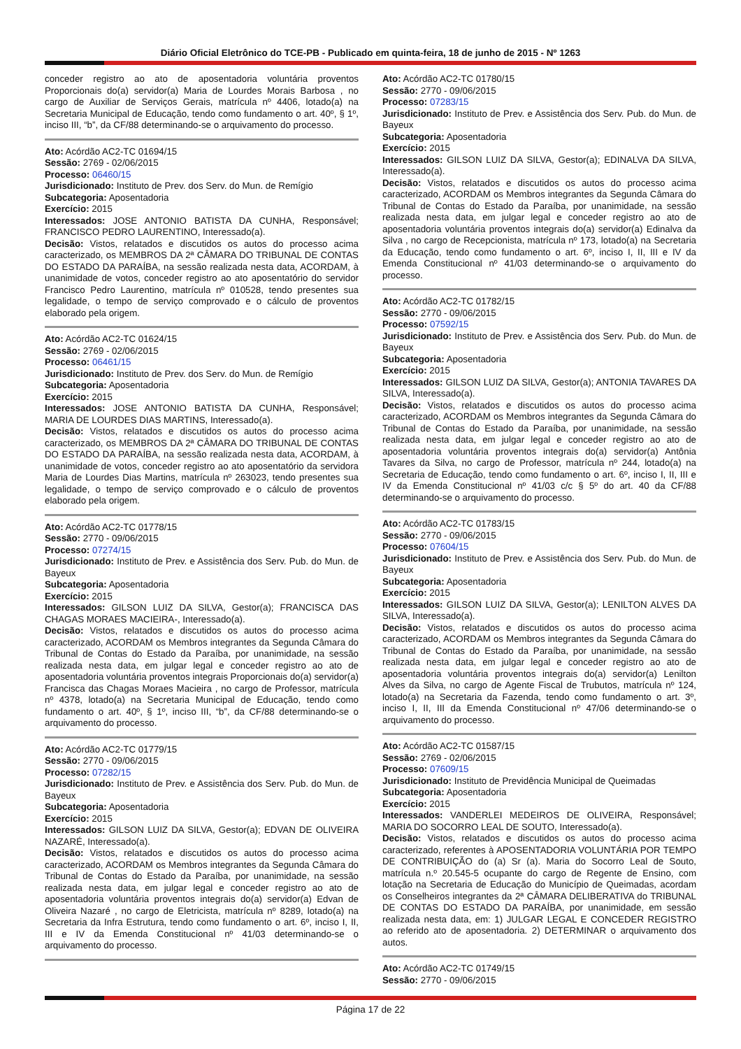Diário Oficial Eletrônico do TCE-PB - Publicado em quinta-feira, 18 de junho de 2015 - Nº 1263
conceder registro ao ato de aposentadoria voluntária proventos Proporcionais do(a) servidor(a) Maria de Lourdes Morais Barbosa , no cargo de Auxiliar de Serviços Gerais, matrícula nº 4406, lotado(a) na Secretaria Municipal de Educação, tendo como fundamento o art. 40º, § 1º, inciso III, “b”, da CF/88 determinando-se o arquivamento do processo.
Ato: Acórdão AC2-TC 01694/15
Sessão: 2769 - 02/06/2015
Processo: 06460/15
Jurisdicionado: Instituto de Prev. dos Serv. do Mun. de Remígio
Subcategoria: Aposentadoria
Exercício: 2015
Interessados: JOSE ANTONIO BATISTA DA CUNHA, Responsável; FRANCISCO PEDRO LAURENTINO, Interessado(a).
Decisão: Vistos, relatados e discutidos os autos do processo acima caracterizado, os MEMBROS DA 2ª CÂMARA DO TRIBUNAL DE CONTAS DO ESTADO DA PARAÍBA, na sessão realizada nesta data, ACORDAM, à unanimidade de votos, conceder registro ao ato aposentatório do servidor Francisco Pedro Laurentino, matrícula nº 010528, tendo presentes sua legalidade, o tempo de serviço comprovado e o cálculo de proventos elaborado pela origem.
Ato: Acórdão AC2-TC 01624/15
Sessão: 2769 - 02/06/2015
Processo: 06461/15
Jurisdicionado: Instituto de Prev. dos Serv. do Mun. de Remígio
Subcategoria: Aposentadoria
Exercício: 2015
Interessados: JOSE ANTONIO BATISTA DA CUNHA, Responsável; MARIA DE LOURDES DIAS MARTINS, Interessado(a).
Decisão: Vistos, relatados e discutidos os autos do processo acima caracterizado, os MEMBROS DA 2ª CÂMARA DO TRIBUNAL DE CONTAS DO ESTADO DA PARAÍBA, na sessão realizada nesta data, ACORDAM, à unanimidade de votos, conceder registro ao ato aposentatório da servidora Maria de Lourdes Dias Martins, matrícula nº 263023, tendo presentes sua legalidade, o tempo de serviço comprovado e o cálculo de proventos elaborado pela origem.
Ato: Acórdão AC2-TC 01778/15
Sessão: 2770 - 09/06/2015
Processo: 07274/15
Jurisdicionado: Instituto de Prev. e Assistência dos Serv. Pub. do Mun. de Bayeux
Subcategoria: Aposentadoria
Exercício: 2015
Interessados: GILSON LUIZ DA SILVA, Gestor(a); FRANCISCA DAS CHAGAS MORAES MACIEIRA-, Interessado(a).
Decisão: Vistos, relatados e discutidos os autos do processo acima caracterizado, ACORDAM os Membros integrantes da Segunda Câmara do Tribunal de Contas do Estado da Paraíba, por unanimidade, na sessão realizada nesta data, em julgar legal e conceder registro ao ato de aposentadoria voluntária proventos integrais Proporcionais do(a) servidor(a) Francisca das Chagas Moraes Macieira , no cargo de Professor, matrícula nº 4378, lotado(a) na Secretaria Municipal de Educação, tendo como fundamento o art. 40º, § 1º, inciso III, “b”, da CF/88 determinando-se o arquivamento do processo.
Ato: Acórdão AC2-TC 01779/15
Sessão: 2770 - 09/06/2015
Processo: 07282/15
Jurisdicionado: Instituto de Prev. e Assistência dos Serv. Pub. do Mun. de Bayeux
Subcategoria: Aposentadoria
Exercício: 2015
Interessados: GILSON LUIZ DA SILVA, Gestor(a); EDVAN DE OLIVEIRA NAZARÉ, Interessado(a).
Decisão: Vistos, relatados e discutidos os autos do processo acima caracterizado, ACORDAM os Membros integrantes da Segunda Câmara do Tribunal de Contas do Estado da Paraíba, por unanimidade, na sessão realizada nesta data, em julgar legal e conceder registro ao ato de aposentadoria voluntária proventos integrais do(a) servidor(a) Edvan de Oliveira Nazaré , no cargo de Eletricista, matrícula nº 8289, lotado(a) na Secretaria da Infra Estrutura, tendo como fundamento o art. 6º, inciso I, II, III e IV da Emenda Constitucional nº 41/03 determinando-se o arquivamento do processo.
Ato: Acórdão AC2-TC 01780/15
Sessão: 2770 - 09/06/2015
Processo: 07283/15
Jurisdicionado: Instituto de Prev. e Assistência dos Serv. Pub. do Mun. de Bayeux
Subcategoria: Aposentadoria
Exercício: 2015
Interessados: GILSON LUIZ DA SILVA, Gestor(a); EDINALVA DA SILVA, Interessado(a).
Decisão: Vistos, relatados e discutidos os autos do processo acima caracterizado, ACORDAM os Membros integrantes da Segunda Câmara do Tribunal de Contas do Estado da Paraíba, por unanimidade, na sessão realizada nesta data, em julgar legal e conceder registro ao ato de aposentadoria voluntária proventos integrais do(a) servidor(a) Edinalva da Silva , no cargo de Recepcionista, matrícula nº 173, lotado(a) na Secretaria da Educação, tendo como fundamento o art. 6º, inciso I, II, III e IV da Emenda Constitucional nº 41/03 determinando-se o arquivamento do processo.
Ato: Acórdão AC2-TC 01782/15
Sessão: 2770 - 09/06/2015
Processo: 07592/15
Jurisdicionado: Instituto de Prev. e Assistência dos Serv. Pub. do Mun. de Bayeux
Subcategoria: Aposentadoria
Exercício: 2015
Interessados: GILSON LUIZ DA SILVA, Gestor(a); ANTONIA TAVARES DA SILVA, Interessado(a).
Decisão: Vistos, relatados e discutidos os autos do processo acima caracterizado, ACORDAM os Membros integrantes da Segunda Câmara do Tribunal de Contas do Estado da Paraíba, por unanimidade, na sessão realizada nesta data, em julgar legal e conceder registro ao ato de aposentadoria voluntária proventos integrais do(a) servidor(a) Antônia Tavares da Silva, no cargo de Professor, matrícula nº 244, lotado(a) na Secretaria de Educação, tendo como fundamento o art. 6º, inciso I, II, III e IV da Emenda Constitucional nº 41/03 c/c § 5º do art. 40 da CF/88 determinando-se o arquivamento do processo.
Ato: Acórdão AC2-TC 01783/15
Sessão: 2770 - 09/06/2015
Processo: 07604/15
Jurisdicionado: Instituto de Prev. e Assistência dos Serv. Pub. do Mun. de Bayeux
Subcategoria: Aposentadoria
Exercício: 2015
Interessados: GILSON LUIZ DA SILVA, Gestor(a); LENILTON ALVES DA SILVA, Interessado(a).
Decisão: Vistos, relatados e discutidos os autos do processo acima caracterizado, ACORDAM os Membros integrantes da Segunda Câmara do Tribunal de Contas do Estado da Paraíba, por unanimidade, na sessão realizada nesta data, em julgar legal e conceder registro ao ato de aposentadoria voluntária proventos integrais do(a) servidor(a) Lenilton Alves da Silva, no cargo de Agente Fiscal de Trubutos, matrícula nº 124, lotado(a) na Secretaria da Fazenda, tendo como fundamento o art. 3º, inciso I, II, III da Emenda Constitucional nº 47/06 determinando-se o arquivamento do processo.
Ato: Acórdão AC2-TC 01587/15
Sessão: 2769 - 02/06/2015
Processo: 07609/15
Jurisdicionado: Instituto de Previdência Municipal de Queimadas
Subcategoria: Aposentadoria
Exercício: 2015
Interessados: VANDERLEI MEDEIROS DE OLIVEIRA, Responsável; MARIA DO SOCORRO LEAL DE SOUTO, Interessado(a).
Decisão: Vistos, relatados e discutidos os autos do processo acima caracterizado, referentes à APOSENTADORIA VOLUNTÁRIA POR TEMPO DE CONTRIBUIÇÃO do (a) Sr (a). Maria do Socorro Leal de Souto, matrícula n.º 20.545-5 ocupante do cargo de Regente de Ensino, com lotação na Secretaria de Educação do Município de Queimadas, acordam os Conselheiros integrantes da 2ª CÂMARA DELIBERATIVA do TRIBUNAL DE CONTAS DO ESTADO DA PARAÍBA, por unanimidade, em sessão realizada nesta data, em: 1) JULGAR LEGAL E CONCEDER REGISTRO ao referido ato de aposentadoria. 2) DETERMINAR o arquivamento dos autos.
Ato: Acórdão AC2-TC 01749/15
Sessão: 2770 - 09/06/2015
Página 17 de 22